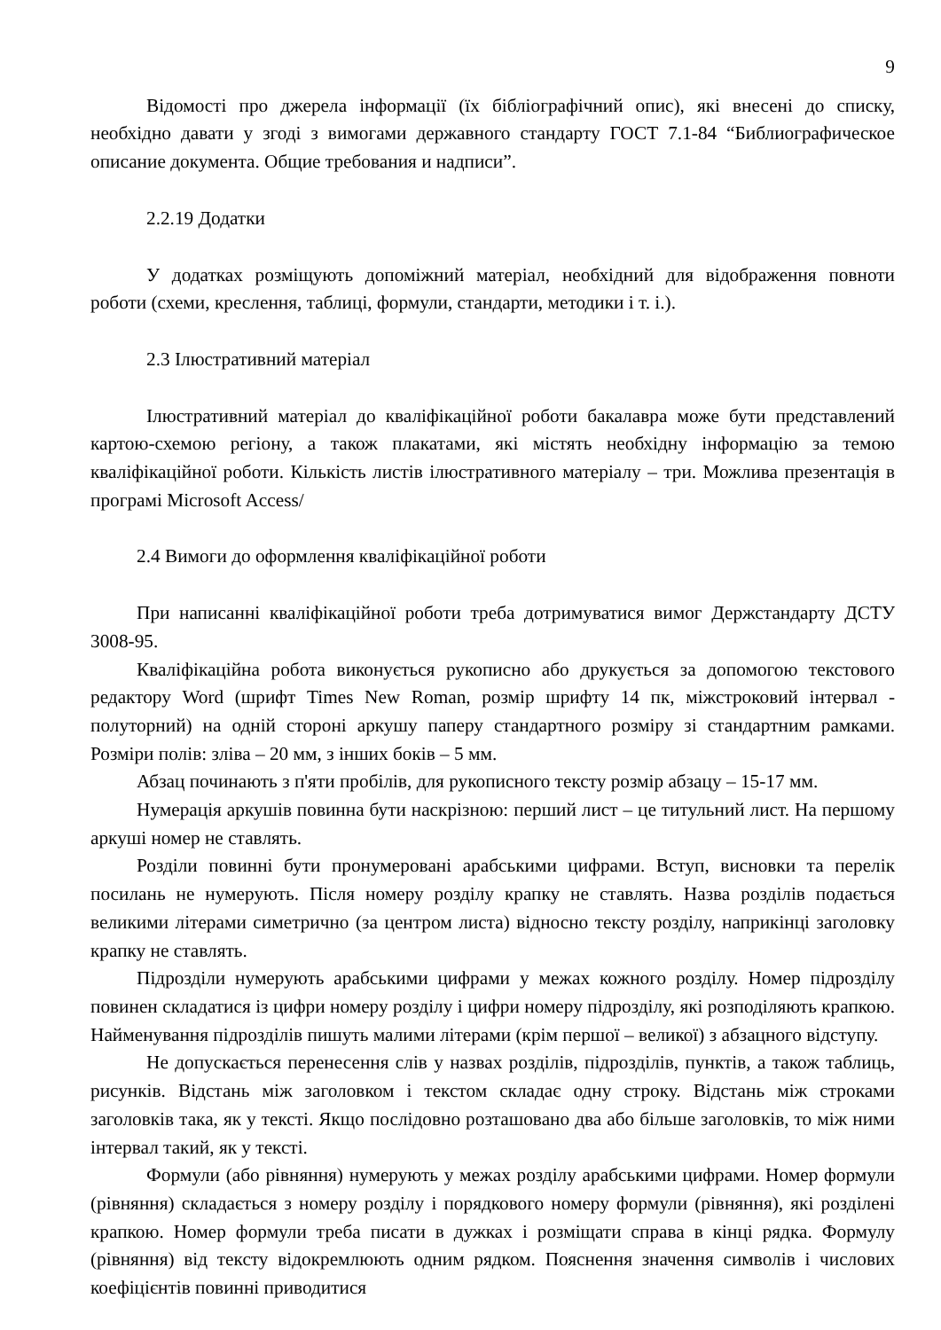9
Відомості про джерела інформації (їх бібліографічний опис), які внесені до списку, необхідно давати у згоді з вимогами державного стандарту ГОСТ 7.1-84 “Библиографическое описание документа. Общие требования и надписи”.
2.2.19 Додатки
У додатках розміщують допоміжний матеріал, необхідний для відображення повноти роботи (схеми, креслення, таблиці, формули, стандарти, методики і т. і.).
2.3 Ілюстративний матеріал
Ілюстративний матеріал до кваліфікаційної роботи бакалавра може бути представлений картою-схемою регіону, а також плакатами, які містять необхідну інформацію за темою кваліфікаційної роботи. Кількість листів ілюстративного матеріалу – три. Можлива презентація в програмі Microsoft Access/
2.4 Вимоги до оформлення кваліфікаційної роботи
При написанні кваліфікаційної роботи треба дотримуватися вимог Держстандарту ДСТУ 3008-95.
Кваліфікаційна робота виконується рукописно або друкується за допомогою текстового редактору Word (шрифт Times New Roman, розмір шрифту 14 пк, міжстроковий інтервал - полуторний) на одній стороні аркушу паперу стандартного розміру зі стандартним рамками. Розміри полів: зліва – 20 мм, з інших боків – 5 мм.
Абзац починають з п'яти пробілів, для рукописного тексту розмір абзацу – 15-17 мм.
Нумерація аркушів повинна бути наскрізною: перший лист – це титульний лист. На першому аркуші номер не ставлять.
Розділи повинні бути пронумеровані арабськими цифрами. Вступ, висновки та перелік посилань не нумерують. Після номеру розділу крапку не ставлять. Назва розділів подається великими літерами симетрично (за центром листа) відносно тексту розділу, наприкінці заголовку крапку не ставлять.
Підрозділи нумерують арабськими цифрами у межах кожного розділу. Номер підрозділу повинен складатися із цифри номеру розділу і цифри номеру підрозділу, які розподіляють крапкою. Найменування підрозділів пишуть малими літерами (крім першої – великої) з абзацного відступу.
Не допускається перенесення слів у назвах розділів, підрозділів, пунктів, а також таблиць, рисунків. Відстань між заголовком і текстом складає одну строку. Відстань між строками заголовків така, як у тексті. Якщо послідовно розташовано два або більше заголовків, то між ними інтервал такий, як у тексті.
Формули (або рівняння) нумерують у межах розділу арабськими цифрами. Номер формули (рівняння) складається з номеру розділу і порядкового номеру формули (рівняння), які розділені крапкою. Номер формули треба писати в дужках і розміщати справа в кінці рядка. Формулу (рівняння) від тексту відокремлюють одним рядком. Пояснення значення символів і числових коефіцієнтів повинні приводитися